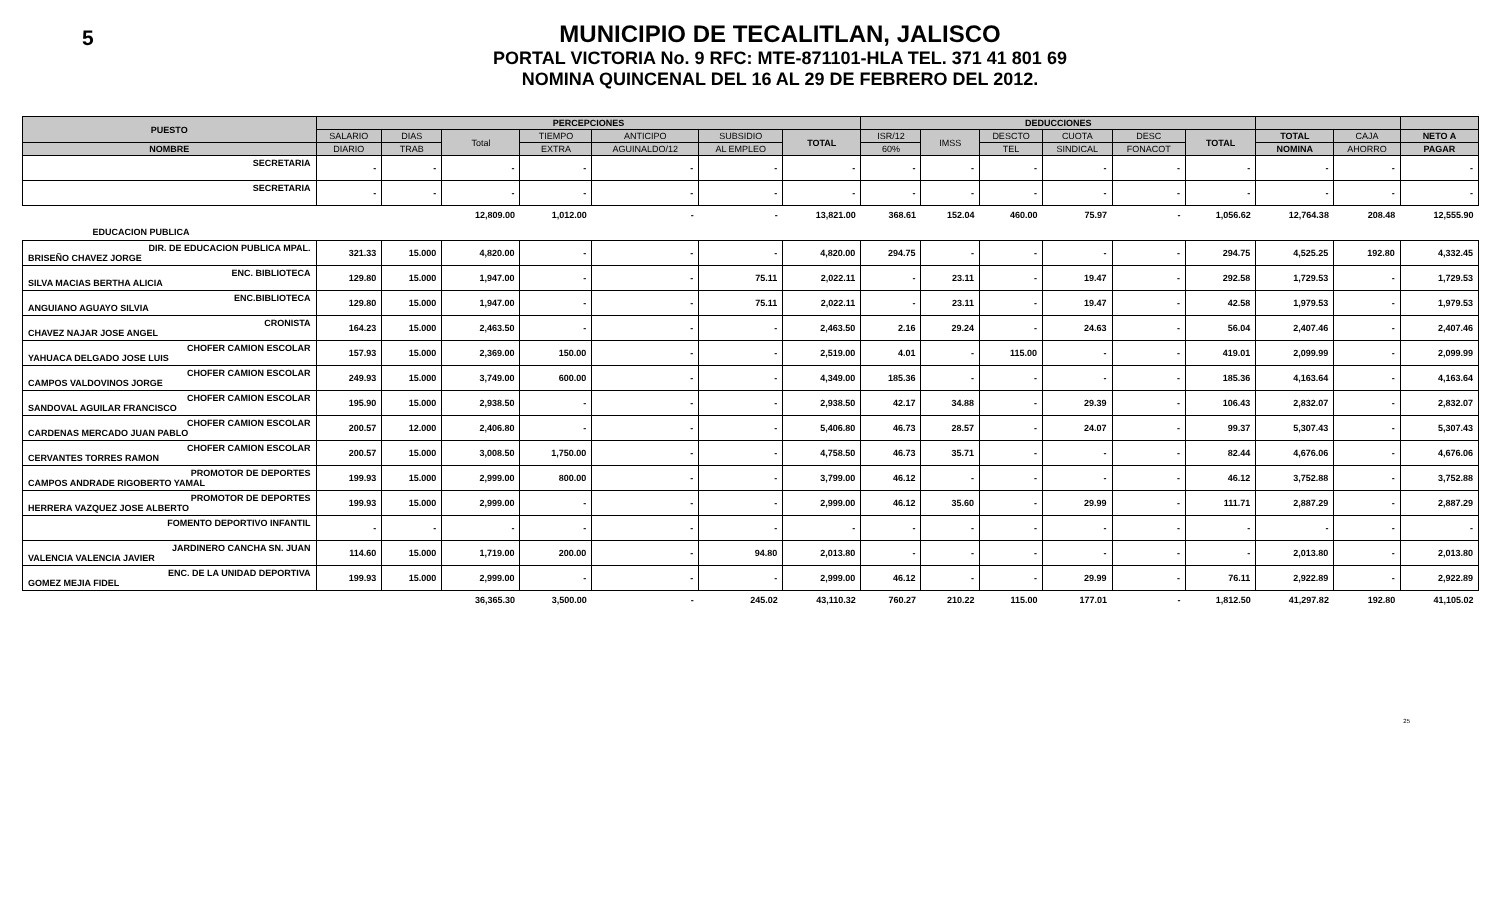5
MUNICIPIO DE TECALITLAN, JALISCO
PORTAL VICTORIA No. 9 RFC: MTE-871101-HLA TEL. 371 41 801 69
NOMINA QUINCENAL DEL 16 AL 29 DE FEBRERO DEL 2012.
| PUESTO | PERCEPCIONES | | | | | | | DEDUCCIONES | | | | | | | | |
| --- | --- | --- | --- | --- | --- | --- | --- | --- | --- | --- | --- | --- | --- | --- | --- | --- |
| | SALARIO | DIAS | Total | TIEMPO | ANTICIPO | SUBSIDIO | TOTAL | ISR/12 | IMSS | DESCTO | CUOTA | DESC | TOTAL | TOTAL | CAJA | NETO A |
| NOMBRE | DIARIO | TRAB | | EXTRA | AGUINALDO/12 | AL EMPLEO | | 60% | | TEL | SINDICAL | FONACOT | | NOMINA | AHORRO | PAGAR |
| SECRETARIA | - | - | - | - | - | - | - | - | - | - | - | - | - | - | - | - |
| SECRETARIA | - | - | - | - | - | - | - | - | - | - | - | - | - | - | - | - |
| | | | 12,809.00 | 1,012.00 | - | - | 13,821.00 | 368.61 | 152.04 | 460.00 | 75.97 | - | 1,056.62 | 12,764.38 | 208.48 | 12,555.90 |
| EDUCACION PUBLICA | | | | | | | | | | | | | | | | |
| DIR. DE EDUCACION PUBLICA MPAL. BRISEÑO CHAVEZ JORGE | 321.33 | 15.000 | 4,820.00 | - | - | - | 4,820.00 | 294.75 | - | - | - | - | 294.75 | 4,525.25 | 192.80 | 4,332.45 |
| ENC. BIBLIOTECA SILVA MACIAS BERTHA ALICIA | 129.80 | 15.000 | 1,947.00 | - | - | 75.11 | 2,022.11 | - | 23.11 | - | 19.47 | - | 292.58 | 1,729.53 | - | 1,729.53 |
| ENC.BIBLIOTECA ANGUIANO AGUAYO SILVIA | 129.80 | 15.000 | 1,947.00 | - | - | 75.11 | 2,022.11 | - | 23.11 | - | 19.47 | - | 42.58 | 1,979.53 | - | 1,979.53 |
| CRONISTA CHAVEZ NAJAR JOSE ANGEL | 164.23 | 15.000 | 2,463.50 | - | - | - | 2,463.50 | 2.16 | 29.24 | - | 24.63 | - | 56.04 | 2,407.46 | - | 2,407.46 |
| CHOFER CAMION ESCOLAR YAHUACA DELGADO JOSE LUIS | 157.93 | 15.000 | 2,369.00 | 150.00 | - | - | 2,519.00 | 4.01 | - | 115.00 | - | - | 419.01 | 2,099.99 | - | 2,099.99 |
| CHOFER CAMION ESCOLAR CAMPOS VALDOVINOS JORGE | 249.93 | 15.000 | 3,749.00 | 600.00 | - | - | 4,349.00 | 185.36 | - | - | - | - | 185.36 | 4,163.64 | - | 4,163.64 |
| CHOFER CAMION ESCOLAR SANDOVAL AGUILAR FRANCISCO | 195.90 | 15.000 | 2,938.50 | - | - | - | 2,938.50 | 42.17 | 34.88 | - | 29.39 | - | 106.43 | 2,832.07 | - | 2,832.07 |
| CHOFER CAMION ESCOLAR CARDENAS MERCADO JUAN PABLO | 200.57 | 12.000 | 2,406.80 | - | - | - | 5,406.80 | 46.73 | 28.57 | - | 24.07 | - | 99.37 | 5,307.43 | - | 5,307.43 |
| CHOFER CAMION ESCOLAR CERVANTES TORRES RAMON | 200.57 | 15.000 | 3,008.50 | 1,750.00 | - | - | 4,758.50 | 46.73 | 35.71 | - | - | - | 82.44 | 4,676.06 | - | 4,676.06 |
| PROMOTOR DE DEPORTES CAMPOS ANDRADE RIGOBERTO YAMAL | 199.93 | 15.000 | 2,999.00 | 800.00 | - | - | 3,799.00 | 46.12 | - | - | - | - | 46.12 | 3,752.88 | - | 3,752.88 |
| PROMOTOR DE DEPORTES HERRERA VAZQUEZ JOSE ALBERTO | 199.93 | 15.000 | 2,999.00 | - | - | - | 2,999.00 | 46.12 | 35.60 | - | 29.99 | - | 111.71 | 2,887.29 | - | 2,887.29 |
| FOMENTO DEPORTIVO INFANTIL | - | - | - | - | - | - | - | - | - | - | - | - | - | - | - | - |
| JARDINERO CANCHA SN. JUAN VALENCIA VALENCIA JAVIER | 114.60 | 15.000 | 1,719.00 | 200.00 | - | 94.80 | 2,013.80 | - | - | - | - | - | - | 2,013.80 | - | 2,013.80 |
| ENC. DE LA UNIDAD DEPORTIVA GOMEZ MEJIA FIDEL | 199.93 | 15.000 | 2,999.00 | - | - | - | 2,999.00 | 46.12 | - | - | 29.99 | - | 76.11 | 2,922.89 | - | 2,922.89 |
| | | | 36,365.30 | 3,500.00 | - | 245.02 | 43,110.32 | 760.27 | 210.22 | 115.00 | 177.01 | - | 1,812.50 | 41,297.82 | 192.80 | 41,105.02 |
25